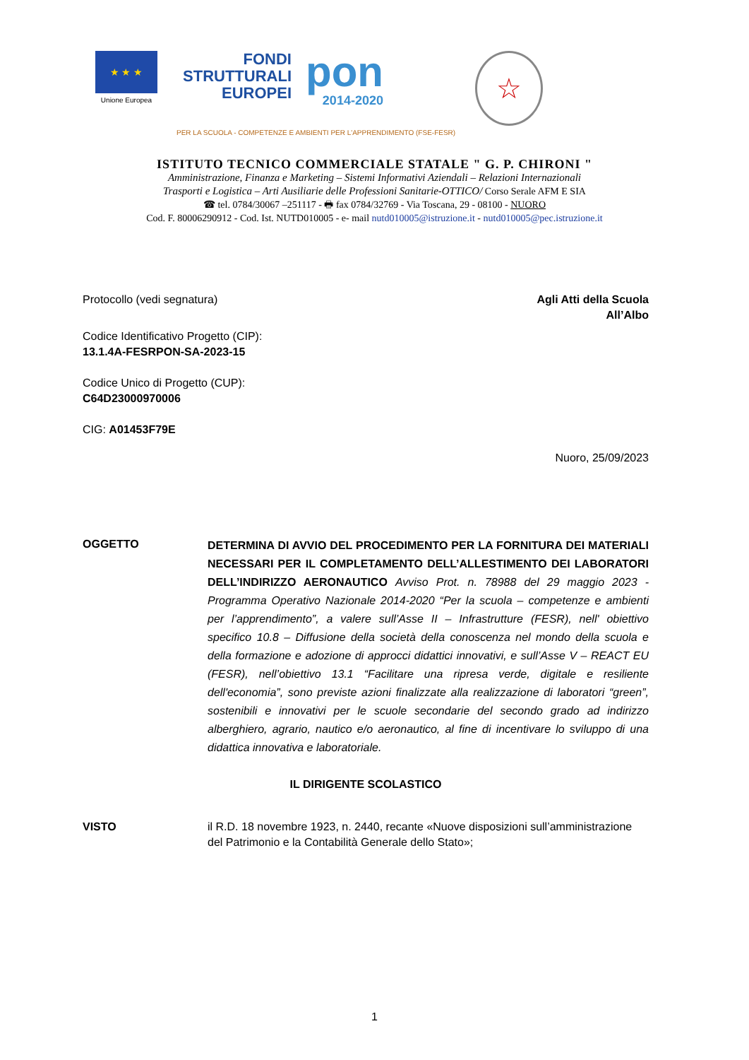★ ★ ★
Unione Europea
FONDI
STRUTTURALI
EUROPEI
pon
2014-2020
☆
PER LA SCUOLA - COMPETENZE E AMBIENTI PER L'APPRENDIMENTO (FSE-FESR)
ISTITUTO TECNICO COMMERCIALE STATALE " G. P. CHIRONI "
Amministrazione, Finanza e Marketing – Sistemi Informativi Aziendali – Relazioni Internazionali
Trasporti e Logistica – Arti Ausiliarie delle Professioni Sanitarie-OTTICO/ Corso Serale AFM E SIA
☎ tel. 0784/30067 –251117 - 🖶 fax 0784/32769 - Via Toscana, 29 - 08100 - NUORO
Cod. F. 80006290912 - Cod. Ist. NUTD010005 - e- mail nutd010005@istruzione.it - nutd010005@pec.istruzione.it
Protocollo (vedi segnatura) Agli Atti della Scuola
All’Albo
Codice Identificativo Progetto (CIP):
13.1.4A-FESRPON-SA-2023-15
Codice Unico di Progetto (CUP):
C64D23000970006
CIG: A01453F79E
Nuoro, 25/09/2023
OGGETTO
DETERMINA DI AVVIO DEL PROCEDIMENTO PER LA FORNITURA DEI MATERIALI NECESSARI PER IL COMPLETAMENTO DELL’ALLESTIMENTO DEI LABORATORI DELL’INDIRIZZO AERONAUTICO Avviso Prot. n. 78988 del 29 maggio 2023 - Programma Operativo Nazionale 2014-2020 “Per la scuola – competenze e ambienti per l’apprendimento”, a valere sull’Asse II – Infrastrutture (FESR), nell' obiettivo specifico 10.8 – Diffusione della società della conoscenza nel mondo della scuola e della formazione e adozione di approcci didattici innovativi, e sull’Asse V – REACT EU (FESR), nell’obiettivo 13.1 “Facilitare una ripresa verde, digitale e resiliente dell'economia”, sono previste azioni finalizzate alla realizzazione di laboratori “green”, sostenibili e innovativi per le scuole secondarie del secondo grado ad indirizzo alberghiero, agrario, nautico e/o aeronautico, al fine di incentivare lo sviluppo di una didattica innovativa e laboratoriale.
IL DIRIGENTE SCOLASTICO
VISTO il R.D. 18 novembre 1923, n. 2440, recante «Nuove disposizioni sull’amministrazione del Patrimonio e la Contabilità Generale dello Stato»;
1